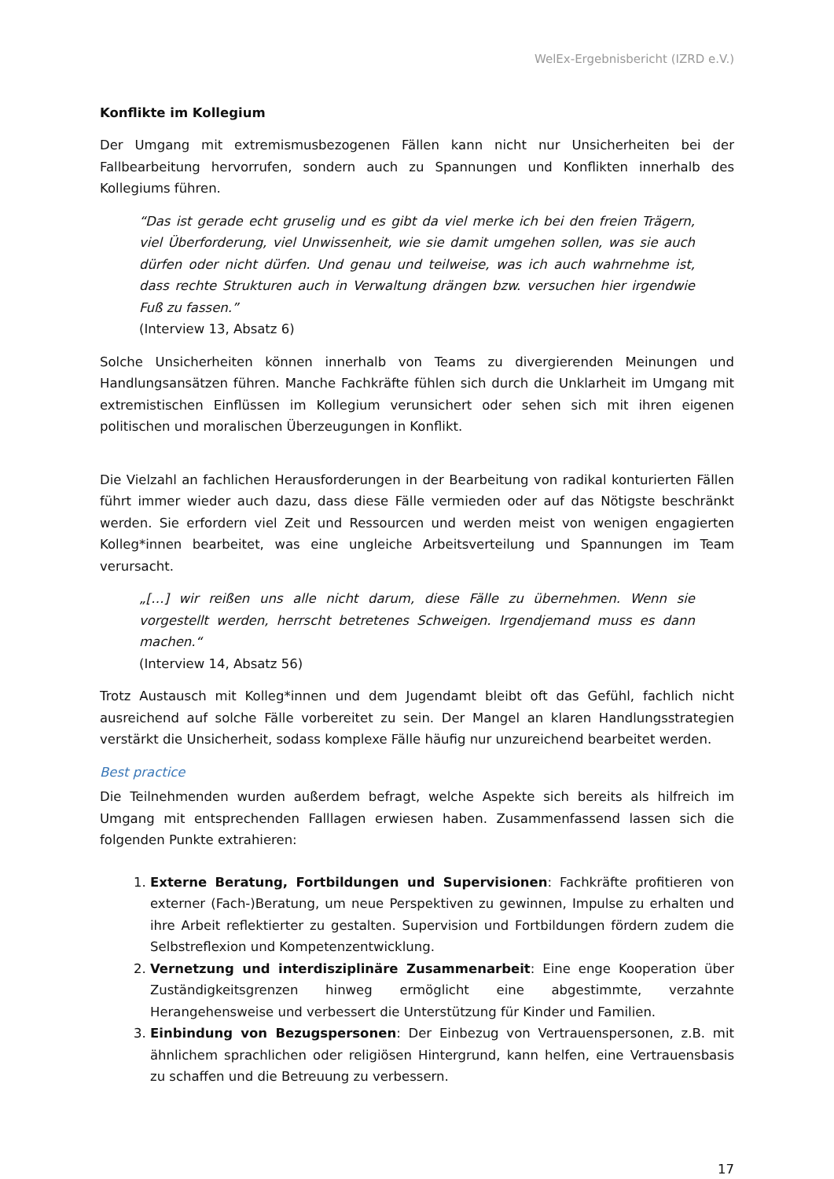WelEx-Ergebnisbericht (IZRD e.V.)
Konflikte im Kollegium
Der Umgang mit extremismusbezogenen Fällen kann nicht nur Unsicherheiten bei der Fallbearbeitung hervorrufen, sondern auch zu Spannungen und Konflikten innerhalb des Kollegiums führen.
“Das ist gerade echt gruselig und es gibt da viel merke ich bei den freien Trägern, viel Überforderung, viel Unwissenheit, wie sie damit umgehen sollen, was sie auch dürfen oder nicht dürfen. Und genau und teilweise, was ich auch wahrnehme ist, dass rechte Strukturen auch in Verwaltung drängen bzw. versuchen hier irgendwie Fuß zu fassen.”
(Interview 13, Absatz 6)
Solche Unsicherheiten können innerhalb von Teams zu divergierenden Meinungen und Handlungsansätzen führen. Manche Fachkräfte fühlen sich durch die Unklarheit im Umgang mit extremistischen Einflüssen im Kollegium verunsichert oder sehen sich mit ihren eigenen politischen und moralischen Überzeugungen in Konflikt.
Die Vielzahl an fachlichen Herausforderungen in der Bearbeitung von radikal konturierten Fällen führt immer wieder auch dazu, dass diese Fälle vermieden oder auf das Nötigste beschränkt werden. Sie erfordern viel Zeit und Ressourcen und werden meist von wenigen engagierten Kolleg*innen bearbeitet, was eine ungleiche Arbeitsverteilung und Spannungen im Team verursacht.
„[…] wir reißen uns alle nicht darum, diese Fälle zu übernehmen. Wenn sie vorgestellt werden, herrscht betretenes Schweigen. Irgendjemand muss es dann machen.“
(Interview 14, Absatz 56)
Trotz Austausch mit Kolleg*innen und dem Jugendamt bleibt oft das Gefühl, fachlich nicht ausreichend auf solche Fälle vorbereitet zu sein. Der Mangel an klaren Handlungsstrategien verstärkt die Unsicherheit, sodass komplexe Fälle häufig nur unzureichend bearbeitet werden.
Best practice
Die Teilnehmenden wurden außerdem befragt, welche Aspekte sich bereits als hilfreich im Umgang mit entsprechenden Falllagen erwiesen haben. Zusammenfassend lassen sich die folgenden Punkte extrahieren:
1. Externe Beratung, Fortbildungen und Supervisionen: Fachkräfte profitieren von externer (Fach-)Beratung, um neue Perspektiven zu gewinnen, Impulse zu erhalten und ihre Arbeit reflektierter zu gestalten. Supervision und Fortbildungen fördern zudem die Selbstreflexion und Kompetenzentwicklung.
2. Vernetzung und interdisziplinäre Zusammenarbeit: Eine enge Kooperation über Zuständigkeitsgrenzen hinweg ermöglicht eine abgestimmte, verzahnte Herangehensweise und verbessert die Unterstützung für Kinder und Familien.
3. Einbindung von Bezugspersonen: Der Einbezug von Vertrauenspersonen, z.B. mit ähnlichem sprachlichen oder religiösen Hintergrund, kann helfen, eine Vertrauensbasis zu schaffen und die Betreuung zu verbessern.
17